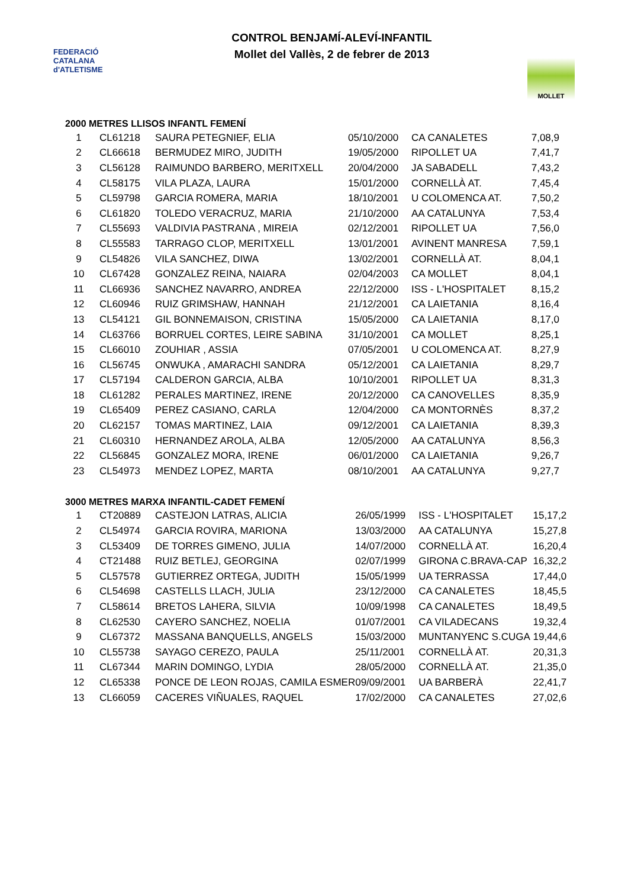FEDERACIÓ CATALANA d'ATLETISME
CONTROL BENJAMÍ-ALEVÍ-INFANTIL
Mollet del Vallès, 2 de febrer de 2013
MOLLET
2000 METRES LLISOS INFANTL FEMENÍ
| 1 | CL61218 | SAURA PETEGNIEF, ELIA | 05/10/2000 | CA CANALETES | 7,08,9 |
| 2 | CL66618 | BERMUDEZ MIRO, JUDITH | 19/05/2000 | RIPOLLET UA | 7,41,7 |
| 3 | CL56128 | RAIMUNDO BARBERO, MERITXELL | 20/04/2000 | JA SABADELL | 7,43,2 |
| 4 | CL58175 | VILA PLAZA, LAURA | 15/01/2000 | CORNELLÀ AT. | 7,45,4 |
| 5 | CL59798 | GARCIA ROMERA, MARIA | 18/10/2001 | U COLOMENCA AT. | 7,50,2 |
| 6 | CL61820 | TOLEDO VERACRUZ, MARIA | 21/10/2000 | AA CATALUNYA | 7,53,4 |
| 7 | CL55693 | VALDIVIA PASTRANA , MIREIA | 02/12/2001 | RIPOLLET UA | 7,56,0 |
| 8 | CL55583 | TARRAGO CLOP, MERITXELL | 13/01/2001 | AVINENT MANRESA | 7,59,1 |
| 9 | CL54826 | VILA SANCHEZ, DIWA | 13/02/2001 | CORNELLÀ AT. | 8,04,1 |
| 10 | CL67428 | GONZALEZ REINA, NAIARA | 02/04/2003 | CA MOLLET | 8,04,1 |
| 11 | CL66936 | SANCHEZ NAVARRO, ANDREA | 22/12/2000 | ISS - L'HOSPITALET | 8,15,2 |
| 12 | CL60946 | RUIZ GRIMSHAW, HANNAH | 21/12/2001 | CA LAIETANIA | 8,16,4 |
| 13 | CL54121 | GIL BONNEMAISON, CRISTINA | 15/05/2000 | CA LAIETANIA | 8,17,0 |
| 14 | CL63766 | BORRUEL CORTES, LEIRE SABINA | 31/10/2001 | CA MOLLET | 8,25,1 |
| 15 | CL66010 | ZOUHIAR , ASSIA | 07/05/2001 | U COLOMENCA AT. | 8,27,9 |
| 16 | CL56745 | ONWUKA , AMARACHI SANDRA | 05/12/2001 | CA LAIETANIA | 8,29,7 |
| 17 | CL57194 | CALDERON GARCIA, ALBA | 10/10/2001 | RIPOLLET UA | 8,31,3 |
| 18 | CL61282 | PERALES MARTINEZ, IRENE | 20/12/2000 | CA CANOVELLES | 8,35,9 |
| 19 | CL65409 | PEREZ CASIANO, CARLA | 12/04/2000 | CA MONTORNÈS | 8,37,2 |
| 20 | CL62157 | TOMAS MARTINEZ, LAIA | 09/12/2001 | CA LAIETANIA | 8,39,3 |
| 21 | CL60310 | HERNANDEZ AROLA, ALBA | 12/05/2000 | AA CATALUNYA | 8,56,3 |
| 22 | CL56845 | GONZALEZ MORA, IRENE | 06/01/2000 | CA LAIETANIA | 9,26,7 |
| 23 | CL54973 | MENDEZ LOPEZ, MARTA | 08/10/2001 | AA CATALUNYA | 9,27,7 |
3000 METRES MARXA INFANTIL-CADET FEMENÍ
| 1 | CT20889 | CASTEJON LATRAS, ALICIA | 26/05/1999 | ISS - L'HOSPITALET | 15,17,2 |
| 2 | CL54974 | GARCIA ROVIRA, MARIONA | 13/03/2000 | AA CATALUNYA | 15,27,8 |
| 3 | CL53409 | DE TORRES GIMENO, JULIA | 14/07/2000 | CORNELLÀ AT. | 16,20,4 |
| 4 | CT21488 | RUIZ BETLEJ, GEORGINA | 02/07/1999 | GIRONA C.BRAVA-CAP | 16,32,2 |
| 5 | CL57578 | GUTIERREZ ORTEGA, JUDITH | 15/05/1999 | UA TERRASSA | 17,44,0 |
| 6 | CL54698 | CASTELLS LLACH, JULIA | 23/12/2000 | CA CANALETES | 18,45,5 |
| 7 | CL58614 | BRETOS LAHERA, SILVIA | 10/09/1998 | CA CANALETES | 18,49,5 |
| 8 | CL62530 | CAYERO SANCHEZ, NOELIA | 01/07/2001 | CA VILADECANS | 19,32,4 |
| 9 | CL67372 | MASSANA BANQUELLS, ANGELS | 15/03/2000 | MUNTANYENC S.CUGA | 19,44,6 |
| 10 | CL55738 | SAYAGO CEREZO, PAULA | 25/11/2001 | CORNELLÀ AT. | 20,31,3 |
| 11 | CL67344 | MARIN DOMINGO, LYDIA | 28/05/2000 | CORNELLÀ AT. | 21,35,0 |
| 12 | CL65338 | PONCE DE LEON ROJAS, CAMILA ESMER | 09/09/2001 | UA BARBERÀ | 22,41,7 |
| 13 | CL66059 | CACERES VIÑUALES, RAQUEL | 17/02/2000 | CA CANALETES | 27,02,6 |